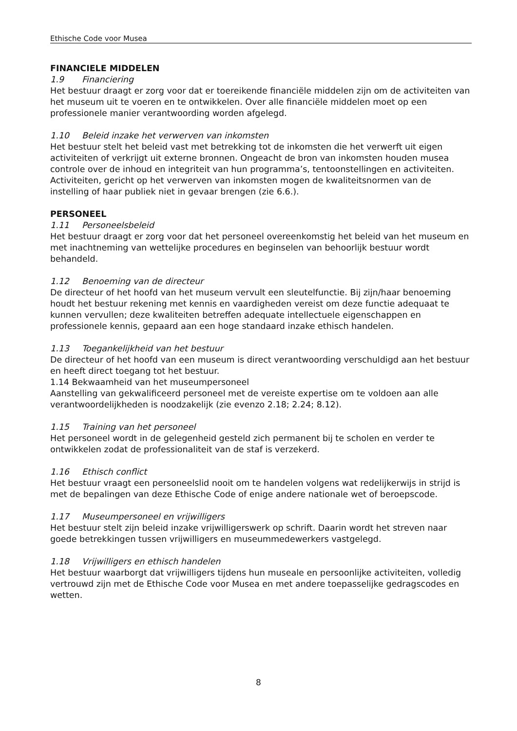Ethische Code voor Musea
FINANCIELE MIDDELEN
1.9 Financiering
Het bestuur draagt er zorg voor dat er toereikende financiële middelen zijn om de activiteiten van het museum uit te voeren en te ontwikkelen. Over alle financiële middelen moet op een professionele manier verantwoording worden afgelegd.
1.10 Beleid inzake het verwerven van inkomsten
Het bestuur stelt het beleid vast met betrekking tot de inkomsten die het verwerft uit eigen activiteiten of verkrijgt uit externe bronnen. Ongeacht de bron van inkomsten houden musea controle over de inhoud en integriteit van hun programma’s, tentoonstellingen en activiteiten. Activiteiten, gericht op het verwerven van inkomsten mogen de kwaliteitsnormen van de instelling of haar publiek niet in gevaar brengen (zie 6.6.).
PERSONEEL
1.11 Personeelsbeleid
Het bestuur draagt er zorg voor dat het personeel overeenkomstig het beleid van het museum en met inachtneming van wettelijke procedures en beginselen van behoorlijk bestuur wordt behandeld.
1.12 Benoeming van de directeur
De directeur of het hoofd van het museum vervult een sleutelfunctie. Bij zijn/haar benoeming houdt het bestuur rekening met kennis en vaardigheden vereist om deze functie adequaat te kunnen vervullen; deze kwaliteiten betreffen adequate intellectuele eigenschappen en professionele kennis, gepaard aan een hoge standaard inzake ethisch handelen.
1.13 Toegankelijkheid van het bestuur
De directeur of het hoofd van een museum is direct verantwoording verschuldigd aan het bestuur en heeft direct toegang tot het bestuur.
1.14 Bekwaamheid van het museumpersoneel
Aanstelling van gekwalificeerd personeel met de vereiste expertise om te voldoen aan alle verantwoordelijkheden is noodzakelijk (zie evenzo 2.18; 2.24; 8.12).
1.15 Training van het personeel
Het personeel wordt in de gelegenheid gesteld zich permanent bij te scholen en verder te ontwikkelen zodat de professionaliteit van de staf is verzekerd.
1.16 Ethisch conflict
Het bestuur vraagt een personeelslid nooit om te handelen volgens wat redelijkerwijs in strijd is met de bepalingen van deze Ethische Code of enige andere nationale wet of beroepscode.
1.17 Museumpersoneel en vrijwilligers
Het bestuur stelt zijn beleid inzake vrijwilligerswerk op schrift. Daarin wordt het streven naar goede betrekkingen tussen vrijwilligers en museummedewerkers vastgelegd.
1.18 Vrijwilligers en ethisch handelen
Het bestuur waarborgt dat vrijwilligers tijdens hun museale en persoonlijke activiteiten, volledig vertrouwd zijn met de Ethische Code voor Musea en met andere toepasselijke gedragscodes en wetten.
8